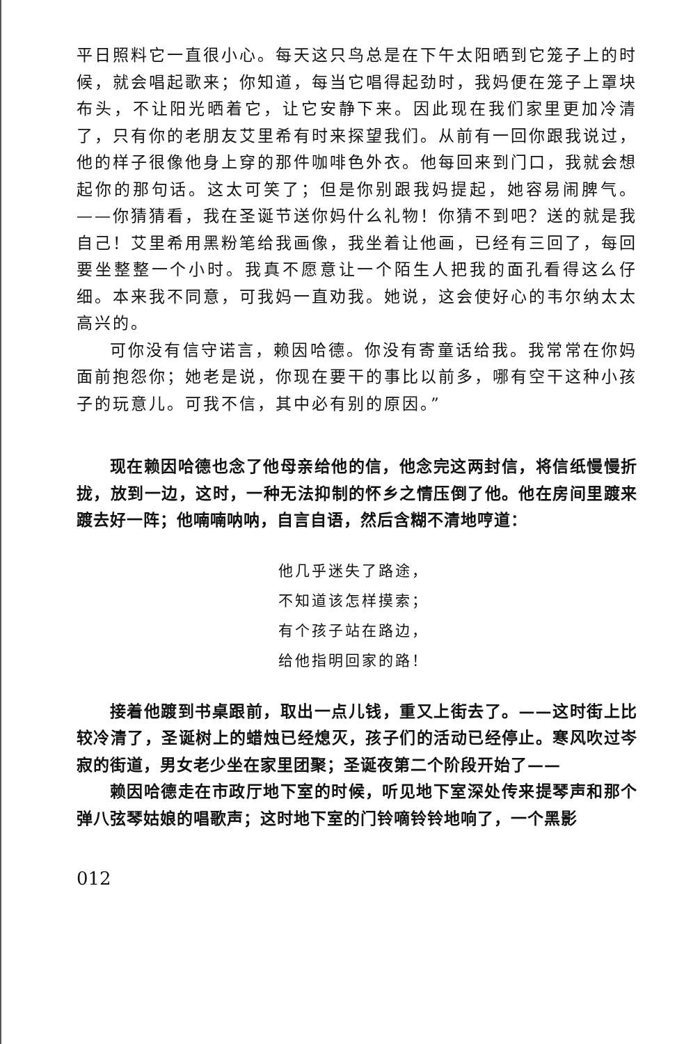平日照料它一直很小心。每天这只鸟总是在下午太阳晒到它笼子上的时候，就会唱起歌来；你知道，每当它唱得起劲时，我妈便在笼子上罩块布头，不让阳光晒着它，让它安静下来。因此现在我们家里更加冷清了，只有你的老朋友艾里希有时来探望我们。从前有一回你跟我说过，他的样子很像他身上穿的那件咖啡色外衣。他每回来到门口，我就会想起你的那句话。这太可笑了；但是你别跟我妈提起，她容易闹脾气。——你猜猜看，我在圣诞节送你妈什么礼物！你猜不到吧？送的就是我自己！艾里希用黑粉笔给我画像，我坐着让他画，已经有三回了，每回要坐整整一个小时。我真不愿意让一个陌生人把我的面孔看得这么仔细。本来我不同意，可我妈一直劝我。她说，这会使好心的韦尔纳太太高兴的。
可你没有信守诺言，赖因哈德。你没有寄童话给我。我常常在你妈面前抱怨你；她老是说，你现在要干的事比以前多，哪有空干这种小孩子的玩意儿。可我不信，其中必有别的原因。”
现在赖因哈德也念了他母亲给他的信，他念完这两封信，将信纸慢慢折拢，放到一边，这时，一种无法抑制的怀乡之情压倒了他。他在房间里踱来踱去好一阵；他喃喃呐呐，自言自语，然后含糊不清地哼道：
他几乎迷失了路途，
不知道该怎样摸索；
有个孩子站在路边，
给他指明回家的路！
接着他踱到书桌跟前，取出一点儿钱，重又上街去了。——这时街上比较冷清了，圣诞树上的蜡烛已经熄灭，孩子们的活动已经停止。寒风吹过岑寂的街道，男女老少坐在家里团聚；圣诞夜第二个阶段开始了——
赖因哈德走在市政厅地下室的时候，听见地下室深处传来提琴声和那个弹八弦琴姑娘的唱歌声；这时地下室的门铃嘀铃铃地响了，一个黑影
012